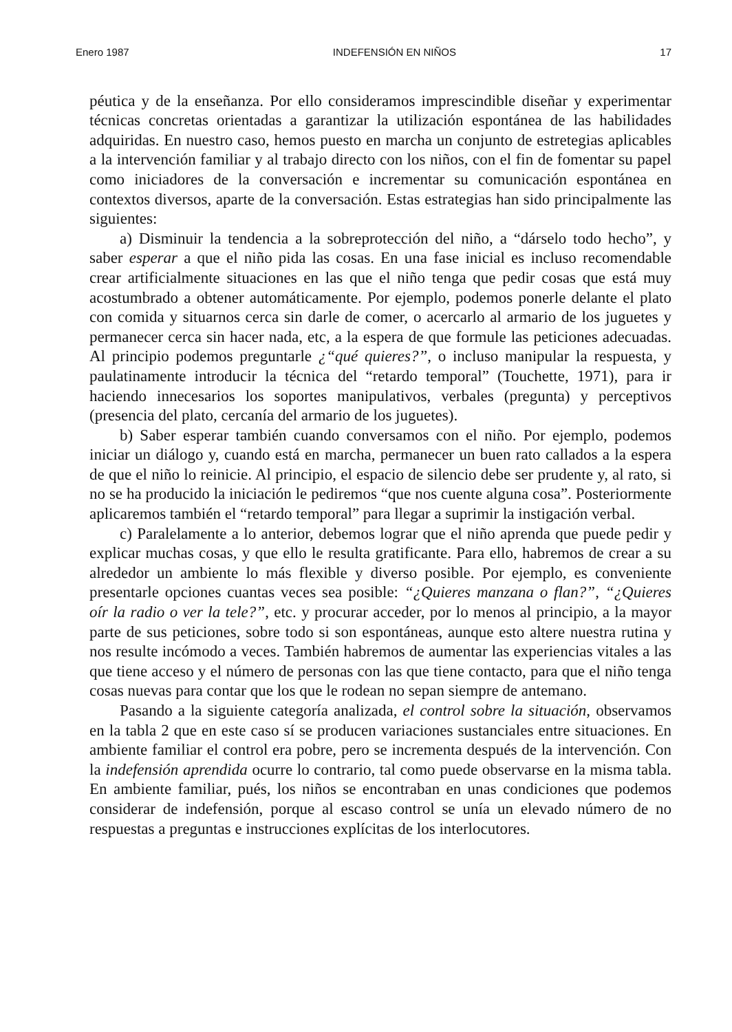Enero 1987 INDEFENSIÓN EN NIÑOS 17
péutica y de la enseñanza. Por ello consideramos imprescindible diseñar y experimentar técnicas concretas orientadas a garantizar la utilización espontánea de las habilidades adquiridas. En nuestro caso, hemos puesto en marcha un conjunto de estretegias aplicables a la intervención familiar y al trabajo directo con los niños, con el fin de fomentar su papel como iniciadores de la conversación e incrementar su comunicación espontánea en contextos diversos, aparte de la conversación. Estas estrategias han sido principalmente las siguientes:
a) Disminuir la tendencia a la sobreprotección del niño, a “dárselo todo hecho”, y saber esperar a que el niño pida las cosas. En una fase inicial es incluso recomendable crear artificialmente situaciones en las que el niño tenga que pedir cosas que está muy acostumbrado a obtener automáticamente. Por ejemplo, podemos ponerle delante el plato con comida y situarnos cerca sin darle de comer, o acercarlo al armario de los juguetes y permanecer cerca sin hacer nada, etc, a la espera de que formule las peticiones adecuadas. Al principio podemos preguntarle ¿“qué quieres?”, o incluso manipular la respuesta, y paulatinamente introducir la técnica del “retardo temporal” (Touchette, 1971), para ir haciendo innecesarios los soportes manipulativos, verbales (pregunta) y perceptivos (presencia del plato, cercanía del armario de los juguetes).
b) Saber esperar también cuando conversamos con el niño. Por ejemplo, podemos iniciar un diálogo y, cuando está en marcha, permanecer un buen rato callados a la espera de que el niño lo reinicie. Al principio, el espacio de silencio debe ser prudente y, al rato, si no se ha producido la iniciación le pediremos “que nos cuente alguna cosa”. Posteriormente aplicaremos también el “retardo temporal” para llegar a suprimir la instigación verbal.
c) Paralelamente a lo anterior, debemos lograr que el niño aprenda que puede pedir y explicar muchas cosas, y que ello le resulta gratificante. Para ello, habremos de crear a su alrededor un ambiente lo más flexible y diverso posible. Por ejemplo, es conveniente presentarle opciones cuantas veces sea posible: “¿Quieres manzana o flan?”, “¿Quieres oír la radio o ver la tele?”, etc. y procurar acceder, por lo menos al principio, a la mayor parte de sus peticiones, sobre todo si son espontáneas, aunque esto altere nuestra rutina y nos resulte incómodo a veces. También habremos de aumentar las experiencias vitales a las que tiene acceso y el número de personas con las que tiene contacto, para que el niño tenga cosas nuevas para contar que los que le rodean no sepan siempre de antemano.
Pasando a la siguiente categoría analizada, el control sobre la situación, observamos en la tabla 2 que en este caso sí se producen variaciones sustanciales entre situaciones. En ambiente familiar el control era pobre, pero se incrementa después de la intervención. Con la indefensión aprendida ocurre lo contrario, tal como puede observarse en la misma tabla. En ambiente familiar, pués, los niños se encontraban en unas condiciones que podemos considerar de indefensión, porque al escaso control se unía un elevado número de no respuestas a preguntas e instrucciones explícitas de los interlocutores.